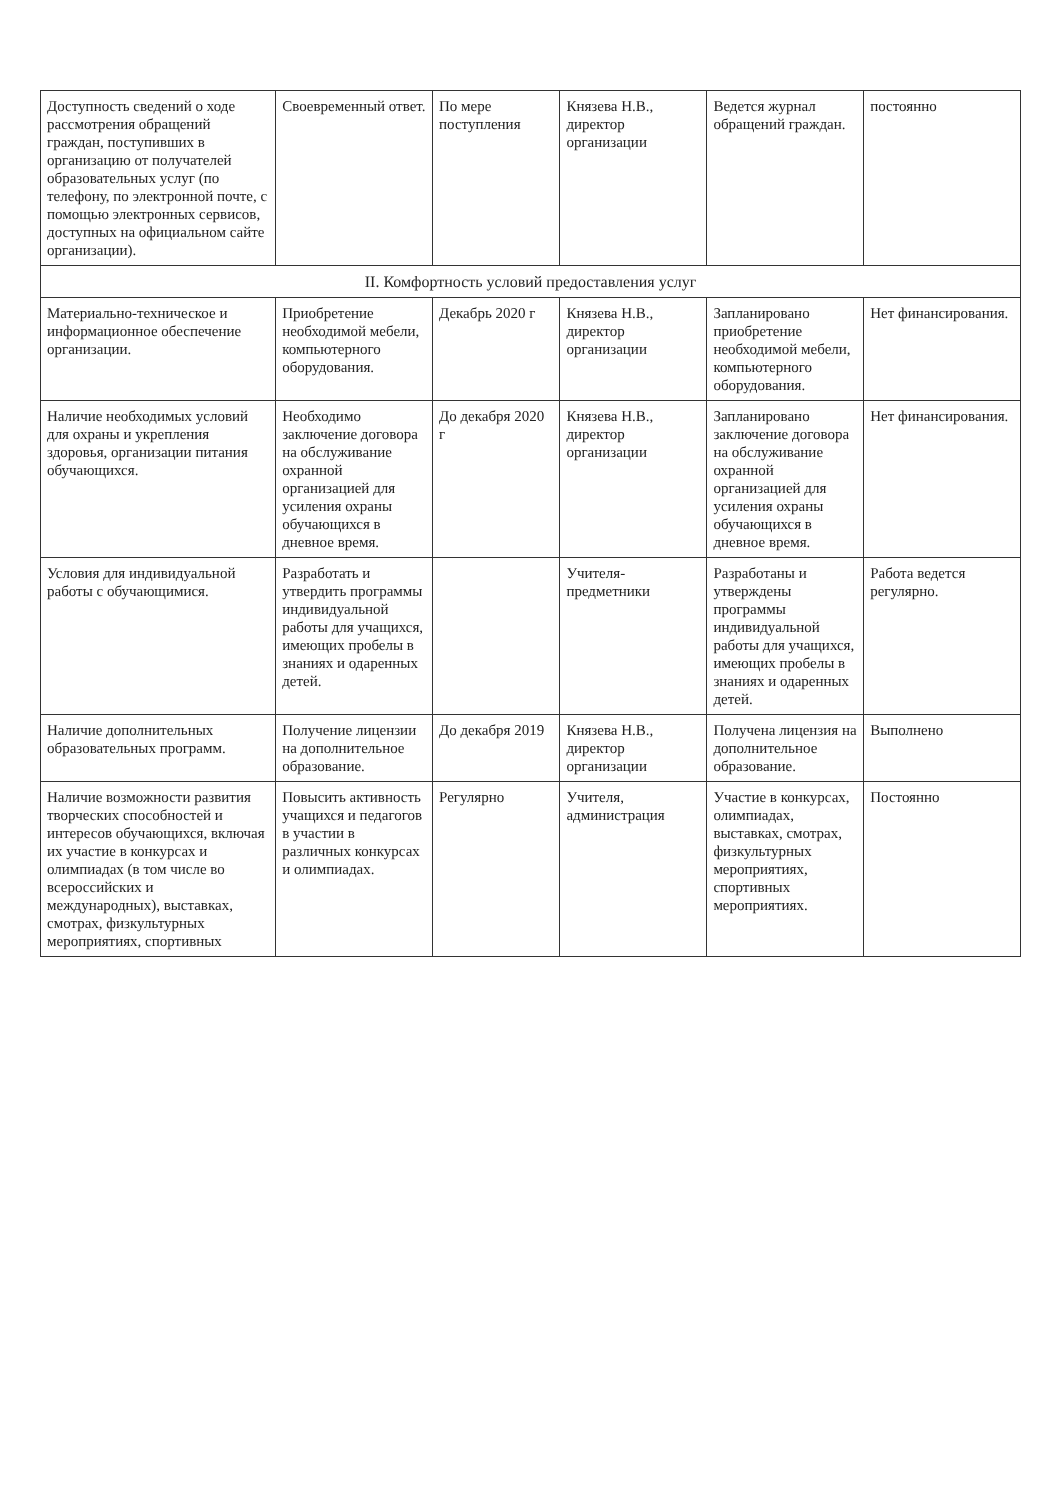| Доступность сведений о ходе рассмотрения обращений граждан, поступивших в организацию от получателей образовательных услуг (по телефону, по электронной почте, с помощью электронных сервисов, доступных на официальном сайте организации). | Своевременный ответ. | По мере поступления | Князева Н.В., директор организации | Ведется журнал обращений граждан. | постоянно |
| II. Комфортность условий предоставления услуг | | | | | |
| Материально-техническое и информационное обеспечение организации. | Приобретение необходимой мебели, компьютерного оборудования. | Декабрь 2020 г | Князева Н.В., директор организации | Запланировано приобретение необходимой мебели, компьютерного оборудования. | Нет финансирования. |
| Наличие необходимых условий для охраны и укрепления здоровья, организации питания обучающихся. | Необходимо заключение договора на обслуживание охранной организацией для усиления охраны обучающихся в дневное время. | До декабря 2020 г | Князева Н.В., директор организации | Запланировано заключение договора на обслуживание охранной организацией для усиления охраны обучающихся в дневное время. | Нет финансирования. |
| Условия для индивидуальной работы с обучающимися. | Разработать и утвердить программы индивидуальной работы для учащихся, имеющих пробелы в знаниях и одаренных детей. | | Учителя-предметники | Разработаны и утверждены программы индивидуальной работы для учащихся, имеющих пробелы в знаниях и одаренных детей. | Работа ведется регулярно. |
| Наличие дополнительных образовательных программ. | Получение лицензии на дополнительное образование. | До декабря 2019 | Князева Н.В., директор организации | Получена лицензия на дополнительное образование. | Выполнено |
| Наличие возможности развития творческих способностей и интересов обучающихся, включая их участие в конкурсах и олимпиадах (в том числе во всероссийских и международных), выставках, смотрах, физкультурных мероприятиях, спортивных | Повысить активность учащихся и педагогов в участии в различных конкурсах и олимпиадах. | Регулярно | Учителя, администрация | Участие в конкурсах, олимпиадах, выставках, смотрах, физкультурных мероприятиях, спортивных мероприятиях. | Постоянно |